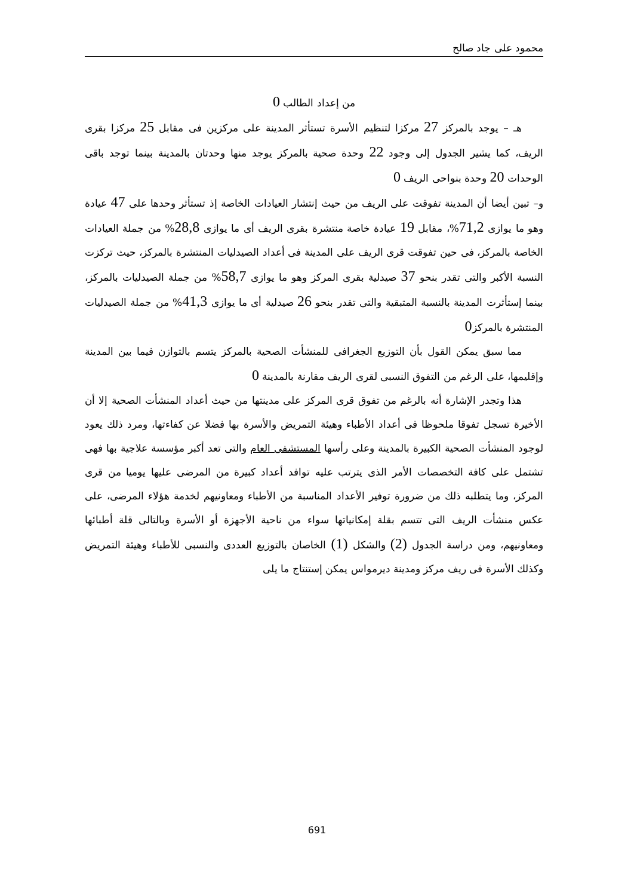محمود على جاد صالح
من إعداد الطالب 0
هـ – يوجد بالمركز 27 مركزا لتنظيم الأسرة تستأثر المدينة على مركزين فى مقابل 25 مركزا بقرى الريف، كما يشير الجدول إلى وجود 22 وحدة صحية بالمركز يوجد منها وحدتان بالمدينة بينما توجد باقى الوحدات 20 وحدة بنواحى الريف 0
و– تبين أيضا أن المدينة تفوقت على الريف من حيث إنتشار العيادات الخاصة إذ تستأثر وحدها على 47 عيادة وهو ما يوازى 71,2%، مقابل 19 عيادة خاصة منتشرة بقرى الريف أى ما يوازى 28,8% من جملة العيادات الخاصة بالمركز، فى حين تفوقت قرى الريف على المدينة فى أعداد الصيدليات المنتشرة بالمركز، حيث تركزت النسبة الأكبر والتى تقدر بنحو 37 صيدلية بقرى المركز وهو ما يوازى 58,7% من جملة الصيدليات بالمركز، بينما إستأثرت المدينة بالنسبة المتبقية والتى تقدر بنحو 26 صيدلية أى ما يوازى 41,3% من جملة الصيدليات المنتشرة بالمركز0
مما سبق يمكن القول بأن التوزيع الجغرافى للمنشأت الصحية بالمركز يتسم بالتوازن فيما بين المدينة وإقليمها، على الرغم من التفوق النسبى لقرى الريف مقارنة بالمدينة 0
هذا وتجدر الإشارة أنه بالرغم من تفوق قرى المركز على مدينتها من حيث أعداد المنشأت الصحية إلا أن الأخيرة تسجل تفوقا ملحوظا فى أعداد الأطباء وهيئة التمريض والأسرة بها فضلا عن كفاءتها، ومرد ذلك يعود لوجود المنشأت الصحية الكبيرة بالمدينة وعلى رأسها المستشفى العام والتى تعد أكبر مؤسسة علاجية بها فهى تشتمل على كافة التخصصات الأمر الذى يترتب عليه توافد أعداد كبيرة من المرضى عليها يوميا من قرى المركز، وما يتطلبه ذلك من ضرورة توفير الأعداد المناسبة من الأطباء ومعاونيهم لخدمة هؤلاء المرضى، على عكس منشأت الريف التى تتسم بقلة إمكانياتها سواء من ناحية الأجهزة أو الأسرة وبالتالى قلة أطبائها ومعاونيهم، ومن دراسة الجدول (2) والشكل (1) الخاصان بالتوزيع العددى والنسبى للأطباء وهيئة التمريض وكذلك الأسرة فى ريف مركز ومدينة ديرمواس يمكن إستنتاج ما يلى
691